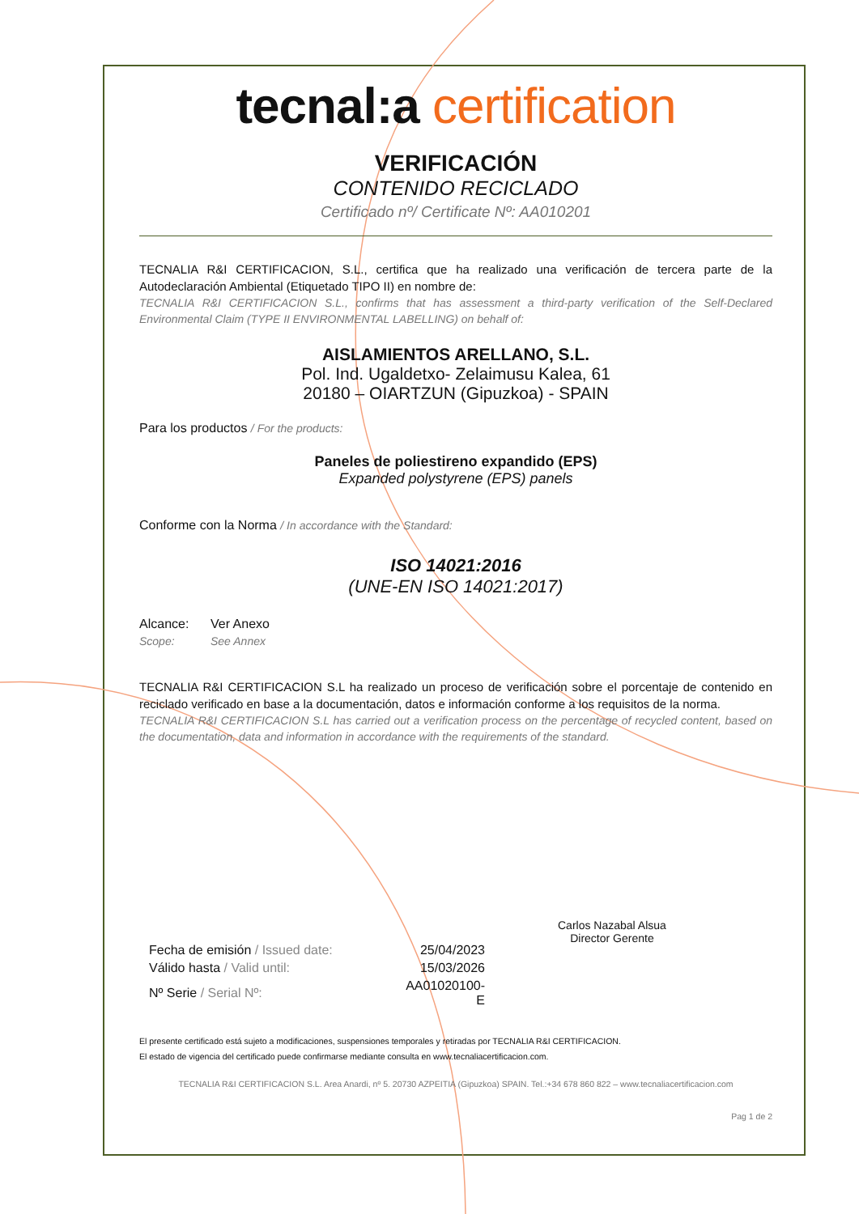tecnal:a certification
VERIFICACIÓN
CONTENIDO RECICLADO
Certificado nº/ Certificate Nº: AA010201
TECNALIA R&I CERTIFICACION, S.L., certifica que ha realizado una verificación de tercera parte de la Autodeclaración Ambiental (Etiquetado TIPO II) en nombre de:
TECNALIA R&I CERTIFICACION S.L., confirms that has assessment a third-party verification of the Self-Declared Environmental Claim (TYPE II ENVIRONMENTAL LABELLING) on behalf of:
AISLAMIENTOS ARELLANO, S.L.
Pol. Ind. Ugaldetxo- Zelaimusu Kalea, 61
20180 – OIARTZUN (Gipuzkoa) - SPAIN
Para los productos / For the products:
Paneles de poliestireno expandido (EPS)
Expanded polystyrene (EPS) panels
Conforme con la Norma / In accordance with the Standard:
ISO 14021:2016
(UNE-EN ISO 14021:2017)
| Alcance: | Ver Anexo |
| Scope: | See Annex |
TECNALIA R&I CERTIFICACION S.L ha realizado un proceso de verificación sobre el porcentaje de contenido en reciclado verificado en base a la documentación, datos e información conforme a los requisitos de la norma.
TECNALIA R&I CERTIFICACION S.L has carried out a verification process on the percentage of recycled content, based on the documentation, data and information in accordance with the requirements of the standard.
| Fecha de emisión / Issued date: | 25/04/2023 |
| Válido hasta / Valid until: | 15/03/2026 |
| Nº Serie / Serial Nº: | AA01020100-E |
Carlos Nazabal Alsua
Director Gerente
El presente certificado está sujeto a modificaciones, suspensiones temporales y retiradas por TECNALIA R&I CERTIFICACION.
El estado de vigencia del certificado puede confirmarse mediante consulta en www.tecnaliacertificacion.com.
TECNALIA R&I CERTIFICACION S.L. Area Anardi, nº 5. 20730 AZPEITIA (Gipuzkoa) SPAIN. Tel.:+34 678 860 822 – www.tecnaliacertificacion.com
Pag 1 de 2